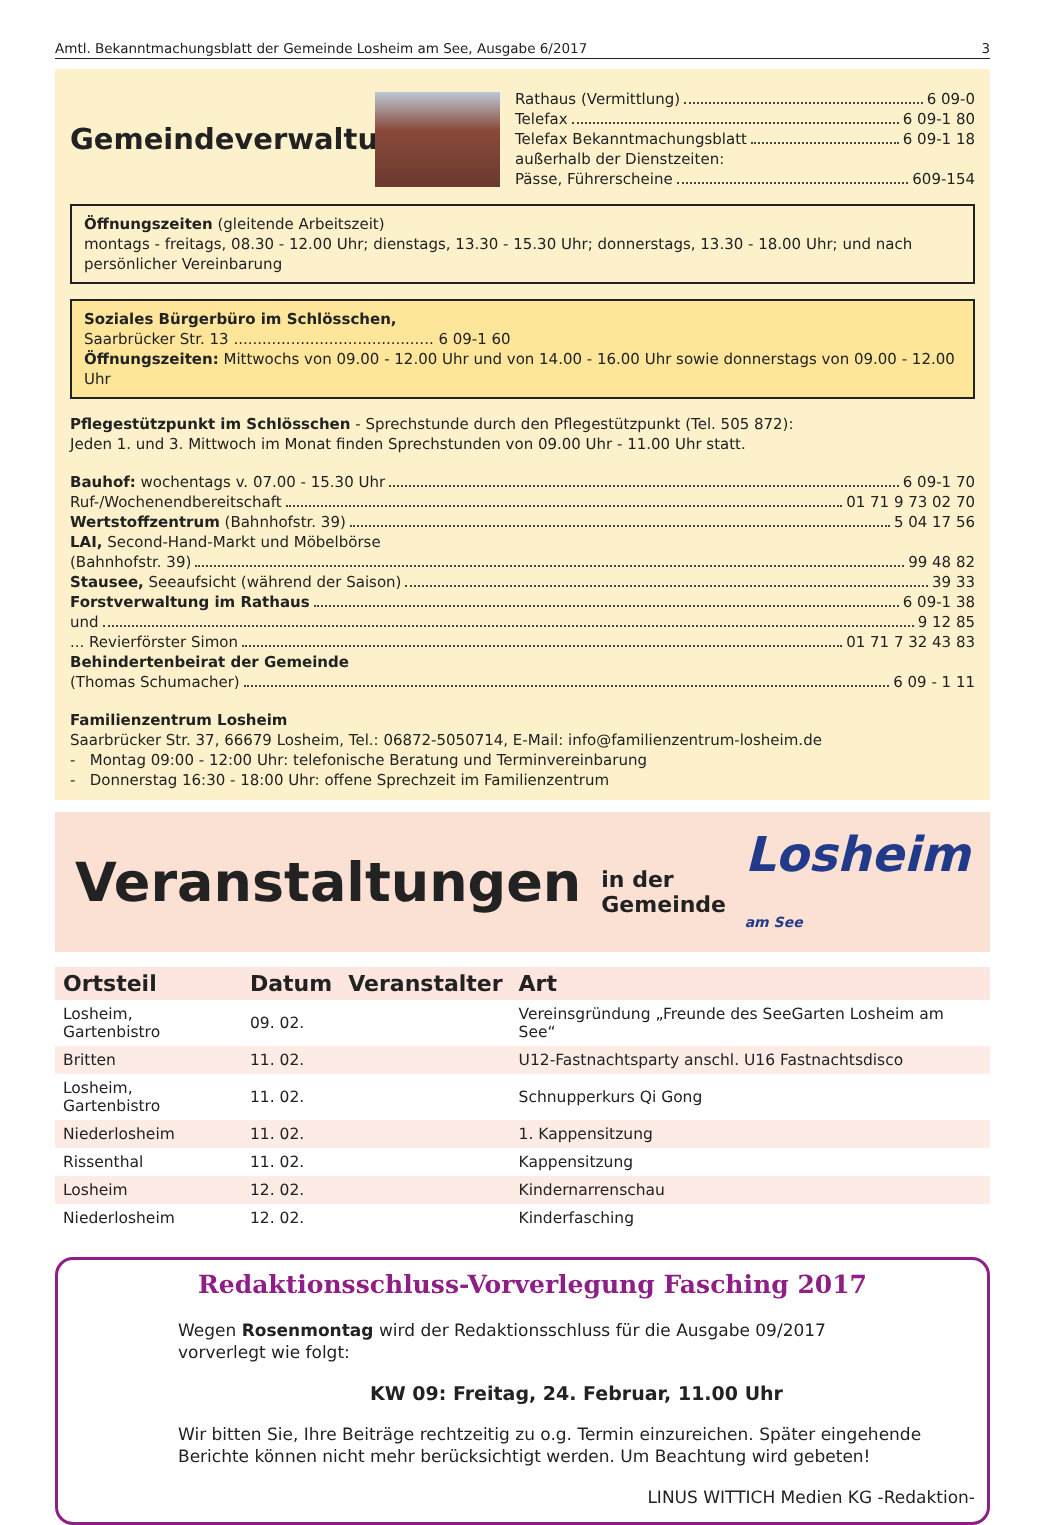Amtl. Bekanntmachungsblatt der Gemeinde Losheim am See, Ausgabe 6/2017 3
Gemeindeverwaltung
Rathaus (Vermittlung) 6 09-0
Telefax 6 09-1 80
Telefax Bekanntmachungsblatt 6 09-1 18
außerhalb der Dienstzeiten:
Pässe, Führerscheine 609-154
Öffnungszeiten (gleitende Arbeitszeit)
montags - freitags, 08.30 - 12.00 Uhr; dienstags, 13.30 - 15.30 Uhr; donnerstags, 13.30 - 18.00 Uhr; und nach persönlicher Vereinbarung
Soziales Bürgerbüro im Schlösschen,
Saarbrücker Str. 13 .......................................... 6 09-1 60
Öffnungszeiten: Mittwochs von 09.00 - 12.00 Uhr und von 14.00 - 16.00 Uhr sowie donnerstags von 09.00 - 12.00 Uhr
Pflegestützpunkt im Schlösschen - Sprechstunde durch den Pflegestützpunkt (Tel. 505 872):
Jeden 1. und 3. Mittwoch im Monat finden Sprechstunden von 09.00 Uhr - 11.00 Uhr statt.
Bauhof: wochentags v. 07.00 - 15.30 Uhr 6 09-1 70
Ruf-/Wochenendbereitschaft 01 71 9 73 02 70
Wertstoffzentrum (Bahnhofstr. 39) 5 04 17 56
LAI, Second-Hand-Markt und Möbelbörse
(Bahnhofstr. 39) 99 48 82
Stausee, Seeaufsicht (während der Saison) 39 33
Forstverwaltung im Rathaus 6 09-1 38
und 9 12 85
... Revierförster Simon 01 71 7 32 43 83
Behindertenbeirat der Gemeinde
(Thomas Schumacher) 6 09 - 1 11
Familienzentrum Losheim
Saarbrücker Str. 37, 66679 Losheim, Tel.: 06872-5050714, E-Mail: info@familienzentrum-losheim.de
- Montag 09:00 - 12:00 Uhr: telefonische Beratung und Terminvereinbarung
- Donnerstag 16:30 - 18:00 Uhr: offene Sprechzeit im Familienzentrum
Veranstaltungen in der Gemeinde Losheim am See
| Ortsteil | Datum | Veranstalter | Art |
| --- | --- | --- | --- |
| Losheim, Gartenbistro | 09. 02. | | Vereinsgründung „Freunde des SeeGarten Losheim am See“ |
| Britten | 11. 02. | | U12-Fastnachtsparty anschl. U16 Fastnachtsdisco |
| Losheim, Gartenbistro | 11. 02. | | Schnupperkurs Qi Gong |
| Niederlosheim | 11. 02. | | 1. Kappensitzung |
| Rissenthal | 11. 02. | | Kappensitzung |
| Losheim | 12. 02. | | Kindernarrenschau |
| Niederlosheim | 12. 02. | | Kinderfasching |
Redaktionsschluss-Vorverlegung Fasching 2017
Wegen Rosenmontag wird der Redaktionsschluss für die Ausgabe 09/2017 vorverlegt wie folgt:
KW 09: Freitag, 24. Februar, 11.00 Uhr
Wir bitten Sie, Ihre Beiträge rechtzeitig zu o.g. Termin einzureichen. Später eingehende Berichte können nicht mehr berücksichtigt werden. Um Beachtung wird gebeten!
LINUS WITTICH Medien KG -Redaktion-